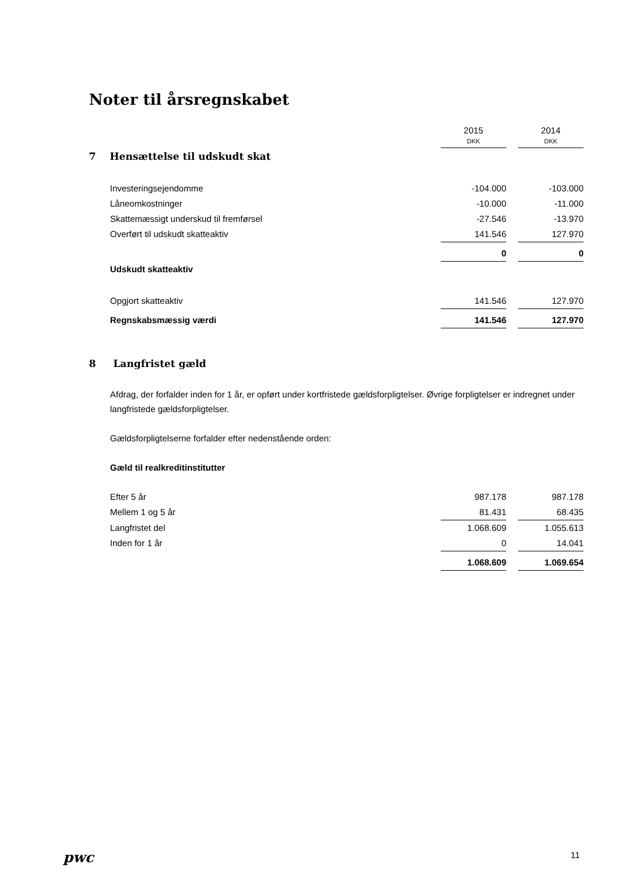Noter til årsregnskabet
| | 2015 DKK | | 2014 DKK |
| 7 Hensættelse til udskudt skat | | | |
| Investeringsejendomme | -104.000 | | -103.000 |
| Låneomkostninger | -10.000 | | -11.000 |
| Skattemæssigt underskud til fremførsel | -27.546 | | -13.970 |
| Overført til udskudt skatteaktiv | 141.546 | | 127.970 |
| | 0 | | 0 |
| Udskudt skatteaktiv | | | |
| Opgjort skatteaktiv | 141.546 | | 127.970 |
| Regnskabsmæssig værdi | 141.546 | | 127.970 |
8 Langfristet gæld
Afdrag, der forfalder inden for 1 år, er opført under kortfristede gældsforpligtelser. Øvrige forpligtelser er indregnet under langfristede gældsforpligtelser.
Gældsforpligtelserne forfalder efter nedenstående orden:
Gæld til realkreditinstitutter
| Efter 5 år | 987.178 | | 987.178 |
| Mellem 1 og 5 år | 81.431 | | 68.435 |
| Langfristet del | 1.068.609 | | 1.055.613 |
| Inden for 1 år | 0 | | 14.041 |
| | 1.068.609 | | 1.069.654 |
pwc 11